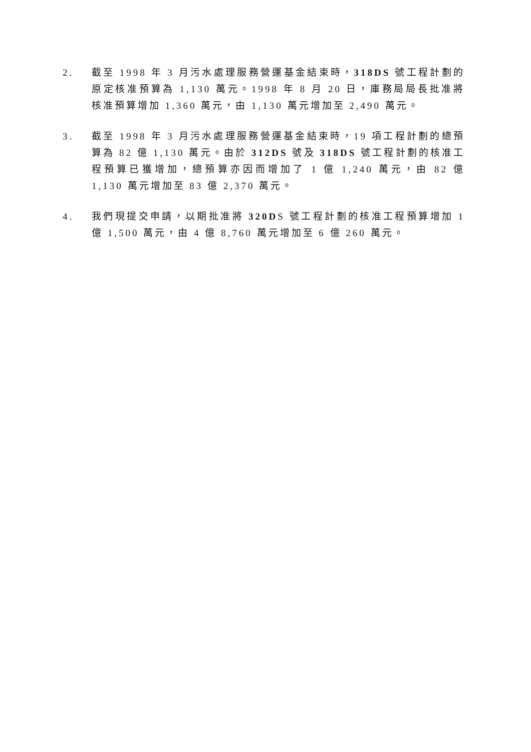2. 截至 1998 年 3 月污水處理服務營運基金結束時，318DS 號工程計劃的原定核准預算為 1,130 萬元。1998 年 8 月 20 日，庫務局局長批准將核准預算增加 1,360 萬元，由 1,130 萬元增加至 2,490 萬元。
3. 截至 1998 年 3 月污水處理服務營運基金結束時，19 項工程計劃的總預算為 82 億 1,130 萬元。由於 312DS 號及 318DS 號工程計劃的核准工程預算已獲增加，總預算亦因而增加了 1 億 1,240 萬元，由 82 億 1,130 萬元增加至 83 億 2,370 萬元。
4. 我們現提交申請，以期批准將 320DS 號工程計劃的核准工程預算增加 1 億 1,500 萬元，由 4 億 8,760 萬元增加至 6 億 260 萬元。